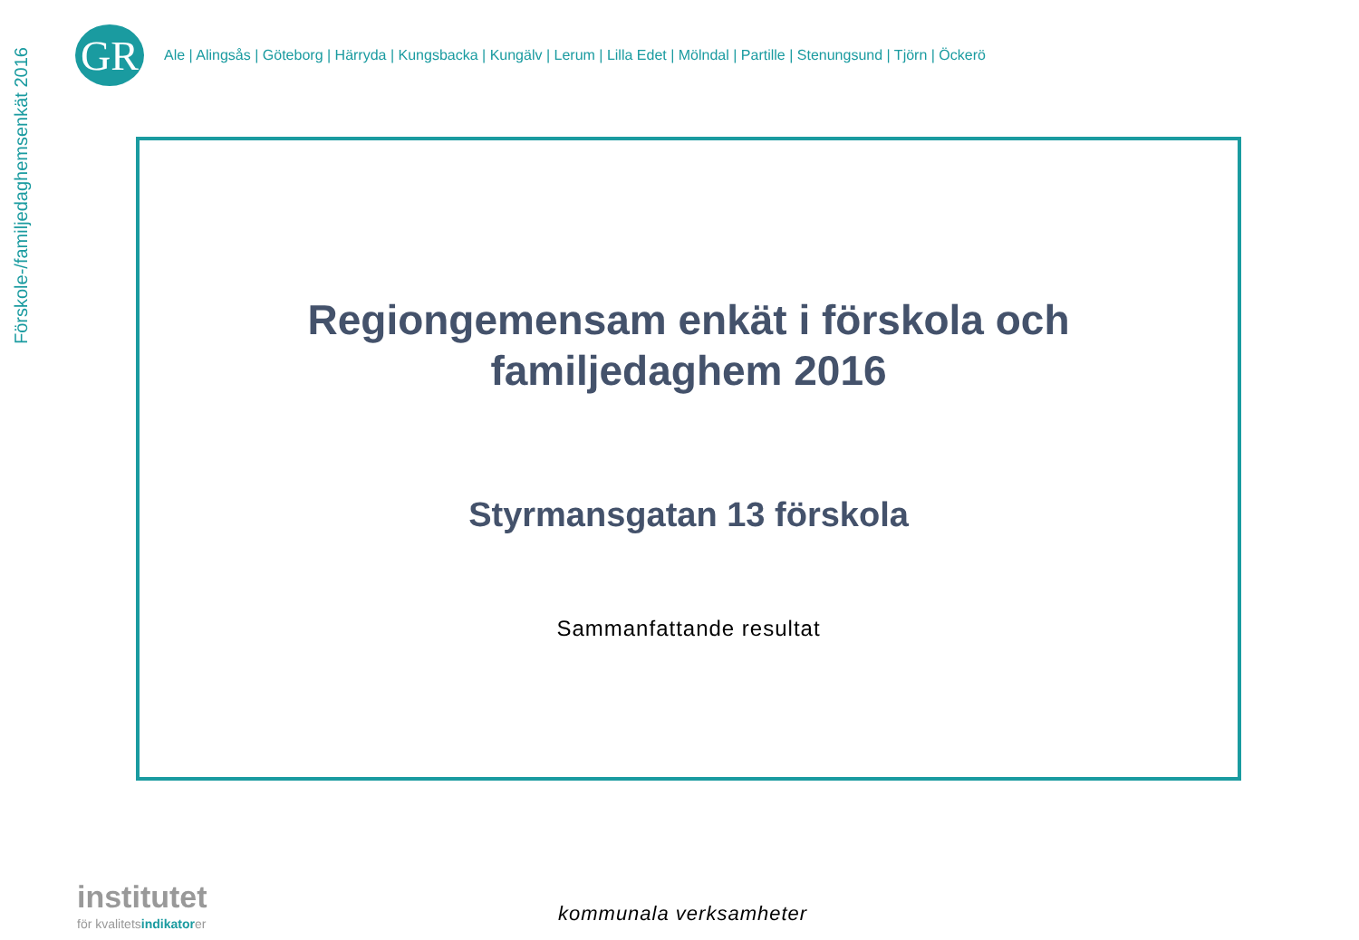Förskole-/familjedaghemsenkät 2016
GR
Ale | Alingsås | Göteborg | Härryda | Kungsbacka | Kungälv | Lerum | Lilla Edet | Mölndal | Partille | Stenungsund | Tjörn | Öckerö
Regiongemensam enkät i förskola och
familjedaghem 2016
Styrmansgatan 13 förskola
Sammanfattande resultat
institutet
för kvalitetsindikatorer
kommunala verksamheter